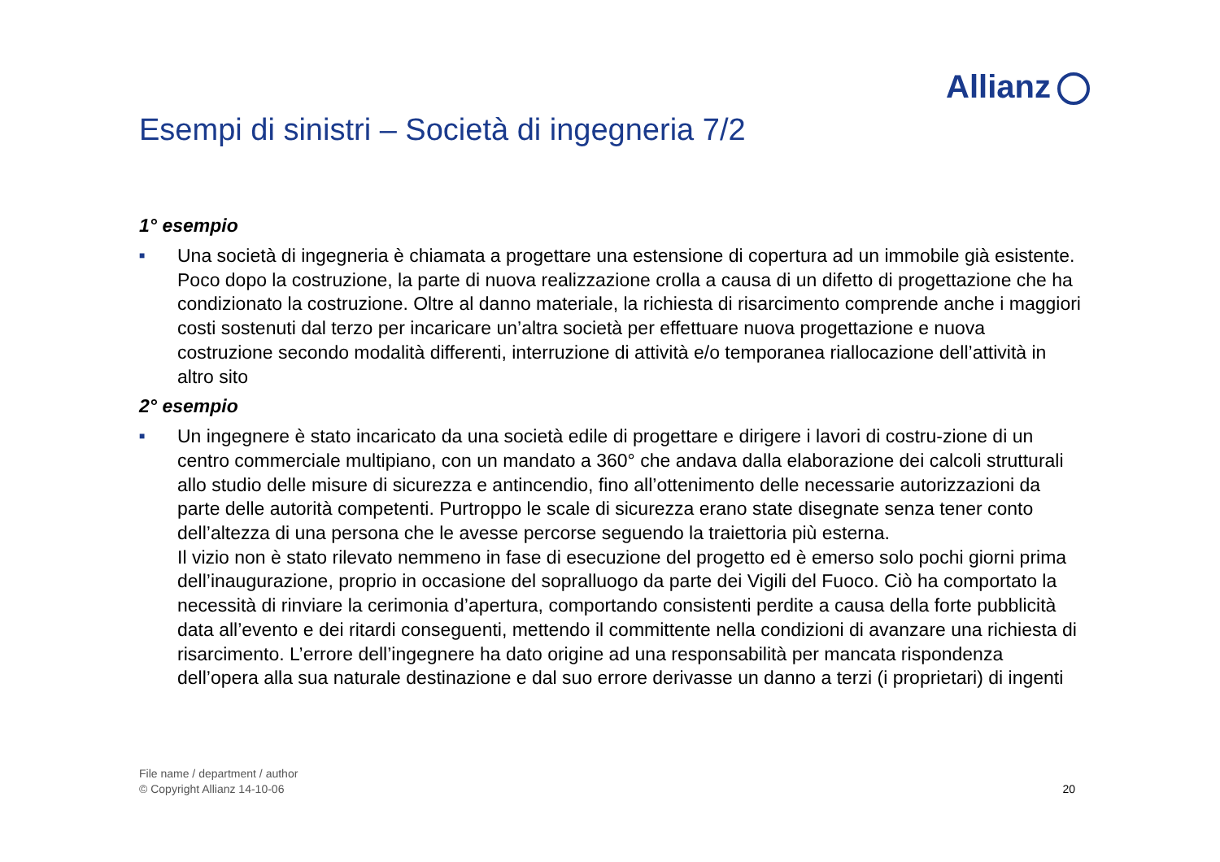Allianz
Esempi di sinistri – Società di ingegneria 7/2
1° esempio
■
Una società di ingegneria è chiamata a progettare una estensione di copertura ad un immobile già esistente. Poco dopo la costruzione, la parte di nuova realizzazione crolla a causa di un difetto di progettazione che ha condizionato la costruzione. Oltre al danno materiale, la richiesta di risarcimento comprende anche i maggiori costi sostenuti dal terzo per incaricare un’altra società per effettuare nuova progettazione e nuova costruzione secondo modalità differenti, interruzione di attività e/o temporanea riallocazione dell’attività in altro sito
2° esempio
■
Un ingegnere è stato incaricato da una società edile di progettare e dirigere i lavori di costru-zione di un centro commerciale multipiano, con un mandato a 360° che andava dalla elaborazione dei calcoli strutturali allo studio delle misure di sicurezza e antincendio, fino all’ottenimento delle necessarie autorizzazioni da parte delle autorità competenti. Purtroppo le scale di sicurezza erano state disegnate senza tener conto dell’altezza di una persona che le avesse percorse seguendo la traiettoria più esterna.
Il vizio non è stato rilevato nemmeno in fase di esecuzione del progetto ed è emerso solo pochi giorni prima dell’inaugurazione, proprio in occasione del sopralluogo da parte dei Vigili del Fuoco. Ciò ha comportato la necessità di rinviare la cerimonia d’apertura, comportando consistenti perdite a causa della forte pubblicità data all’evento e dei ritardi conseguenti, mettendo il committente nella condizioni di avanzare una richiesta di risarcimento. L’errore dell’ingegnere ha dato origine ad una responsabilità per mancata rispondenza dell’opera alla sua naturale destinazione e dal suo errore derivasse un danno a terzi (i proprietari) di ingenti
File name / department / author
© Copyright Allianz 14-10-06
20